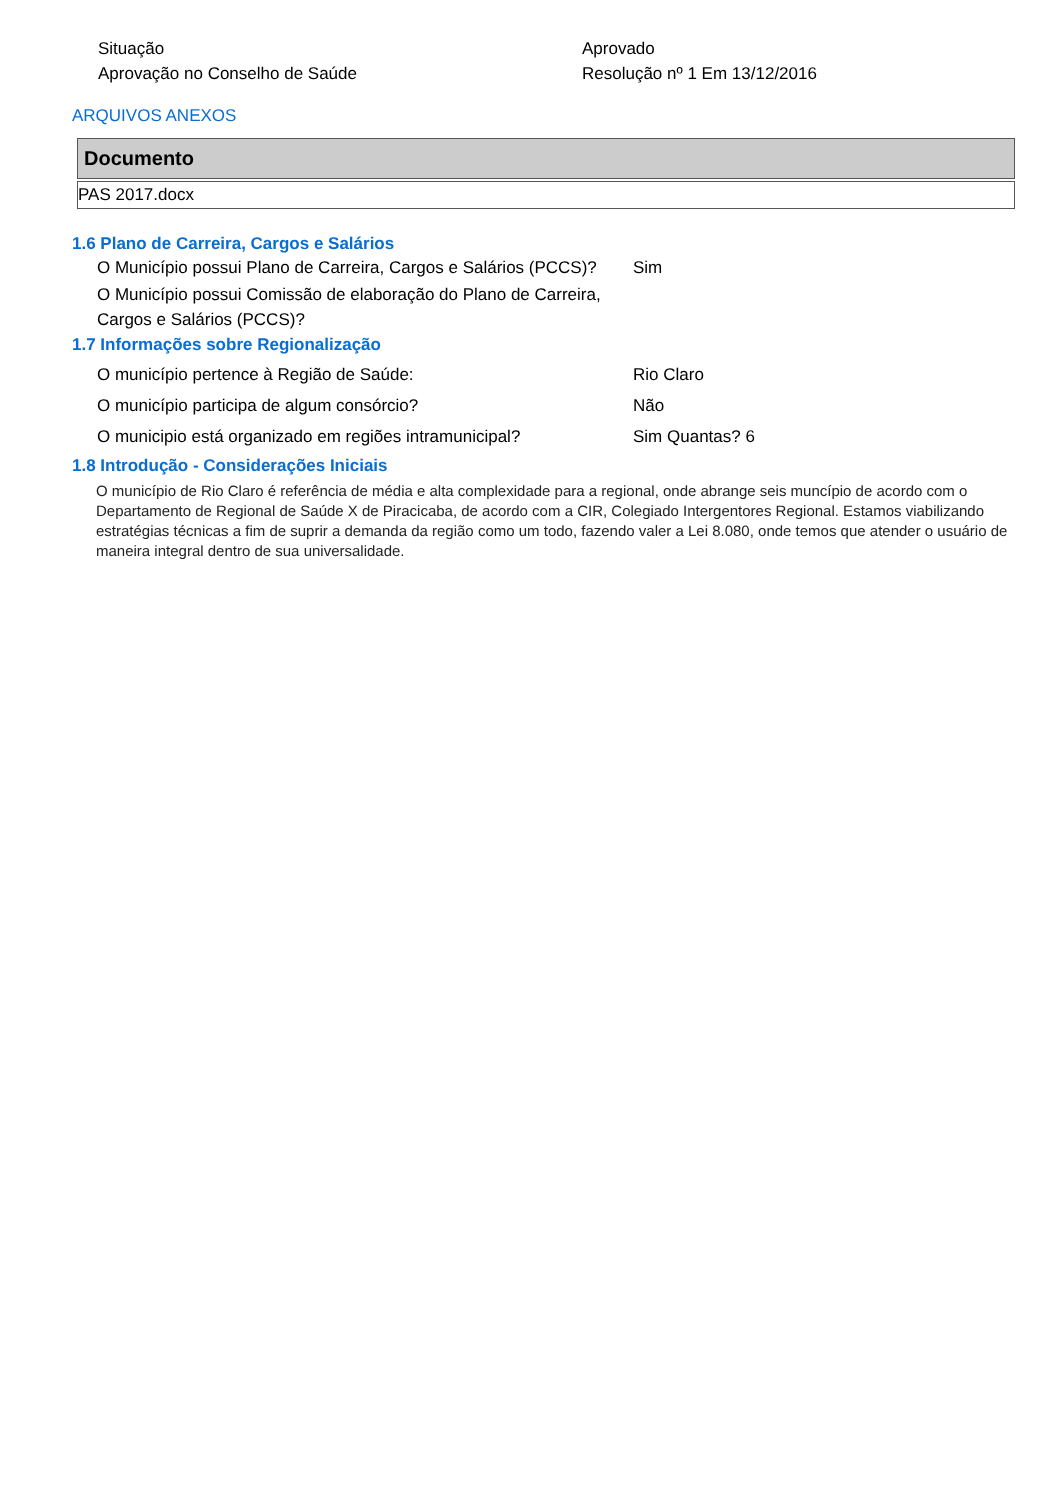Situação Aprovado
Aprovação no Conselho de Saúde Resolução nº 1 Em 13/12/2016
ARQUIVOS ANEXOS
| Documento |
| --- |
| PAS 2017.docx |
1.6 Plano de Carreira, Cargos e Salários
O Município possui Plano de Carreira, Cargos e Salários (PCCS)?
Sim
O Município possui Comissão de elaboração do Plano de Carreira, Cargos e Salários (PCCS)?
1.7 Informações sobre Regionalização
O município pertence à Região de Saúde: Rio Claro
O município participa de algum consórcio? Não
O municipio está organizado em regiões intramunicipal?
Sim Quantas? 6
1.8 Introdução - Considerações Iniciais
O município de Rio Claro é referência de média e alta complexidade para a regional, onde abrange seis muncípio de acordo com o Departamento de Regional de Saúde X de Piracicaba, de acordo com a CIR, Colegiado Intergentores Regional. Estamos viabilizando estratégias técnicas a fim de suprir a demanda da região como um todo, fazendo valer a Lei 8.080, onde temos que atender o usuário de maneira integral dentro de sua universalidade.